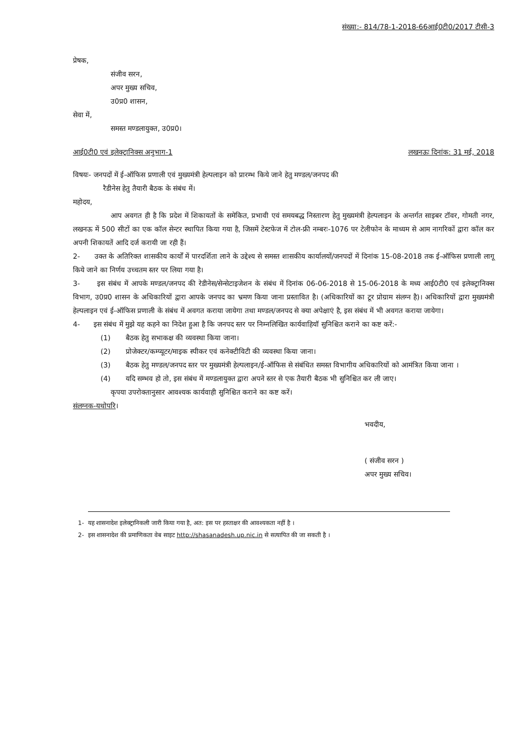संख्या:- 814/78-1-2018-66आई0टी0/2017 टीसी-3
प्रेषक,
संजीव सरन,
अपर मुख्य सचिव,
उ0प्र0 शासन,
सेवा में,
समस्त मण्डलायुक्त, उ0प्र0।
आई0टी0 एवं इलेक्ट्रानिक्स अनुभाग-1 लखनऊः दिनांक: 31 मई, 2018
विषयः- जनपदों में ई-ऑफिस प्रणाली एवं मुख्यमंत्री हेल्पलाइन को प्रारम्भ किये जाने हेतु मण्डल/जनपद की
रैडीनेस हेतु तैयारी बैठक के संबंध में।
महोदय,
आप अवगत ही है कि प्रदेश में शिकायतों के समेकित, प्रभावी एवं समयबद्ध निस्तारण हेतु मुख्यमंत्री हेल्पलाइन के अन्तर्गत साइबर टॉवर, गोमती नगर, लखनऊ में 500 सीटों का एक कॉल सेन्टर स्थापित किया गया है, जिसमें टेस्टफेज में टोल-फ्री नम्बरः-1076 पर टेलीफोन के माध्यम से आम नागरिकों द्वारा कॉल कर अपनी शिकायतें आदि दर्ज करायी जा रही हैं।
2- उक्त के अतिरिक्त शासकीय कार्यों में पारदर्शिता लाने के उद्देश्य से समस्त शासकीय कार्यालयों/जनपदों में दिनांक 15-08-2018 तक ई-ऑफिस प्रणाली लागू किये जाने का निर्णय उच्चतम स्तर पर लिया गया है।
3- इस संबंध में आपके मण्डल/जनपद की रेडीनेस/सेन्सेटाइजेशन के संबंध में दिनांक 06-06-2018 से 15-06-2018 के मध्य आई0टी0 एवं इलेक्ट्रानिक्स विभाग, उ0प्र0 शासन के अधिकारियों द्वारा आपके जनपद का भ्रमण किया जाना प्रस्तावित है। (अधिकारियों का टूर प्रोग्राम संलग्न है)। अधिकारियों द्वारा मुख्यमंत्री हेल्पलाइन एवं ई-ऑफिस प्रणाली के संबंध में अवगत कराया जायेगा तथा मण्डल/जनपद से क्या अपेक्षाएं है, इस संबंध में भी अवगत कराया जायेगा।
4- इस संबंध में मुझे यह कहने का निदेश हुआ है कि जनपद स्तर पर निम्नलिखित कार्यवाहियॉ सुनिश्चित कराने का कष्ट करें:-
(1) बैठक हेतु सभाकक्ष की व्यवस्था किया जाना।
(2) प्रोजेक्टर/कम्प्यूटर/माइक स्पीकर एवं कनेक्टीविटी की व्यवस्था किया जाना।
(3) बैठक हेतु मण्डल/जनपद स्तर पर मुख्यमंत्री हेल्पलाइन/ई-ऑफिस से संबंधित समस्त विभागीय अधिकारियों को आमंत्रित किया जाना ।
(4) यदि सम्भव हो तो, इस संबंध में मण्डलायुक्त द्वारा अपने स्तर से एक तैयारी बैठक भी सुनिश्चित कर ली जाए।
कृपया उपरोक्तानुसार आवश्यक कार्यवाही सुनिश्चित कराने का कष्ट करें।
संलग्नक-यथोपरि।
भवदीय,
( संजीव सरन )
अपर मुख्य सचिव।
1- यह शासनादेश इलेक्ट्रानिकली जारी किया गया है, अत: इस पर हस्ताक्षर की आवश्यकता नहीं है ।
2- इस शासनादेश की प्रमाणिकता वेब साइट http://shasanadesh.up.nic.in से सत्यापित की जा सकती है ।